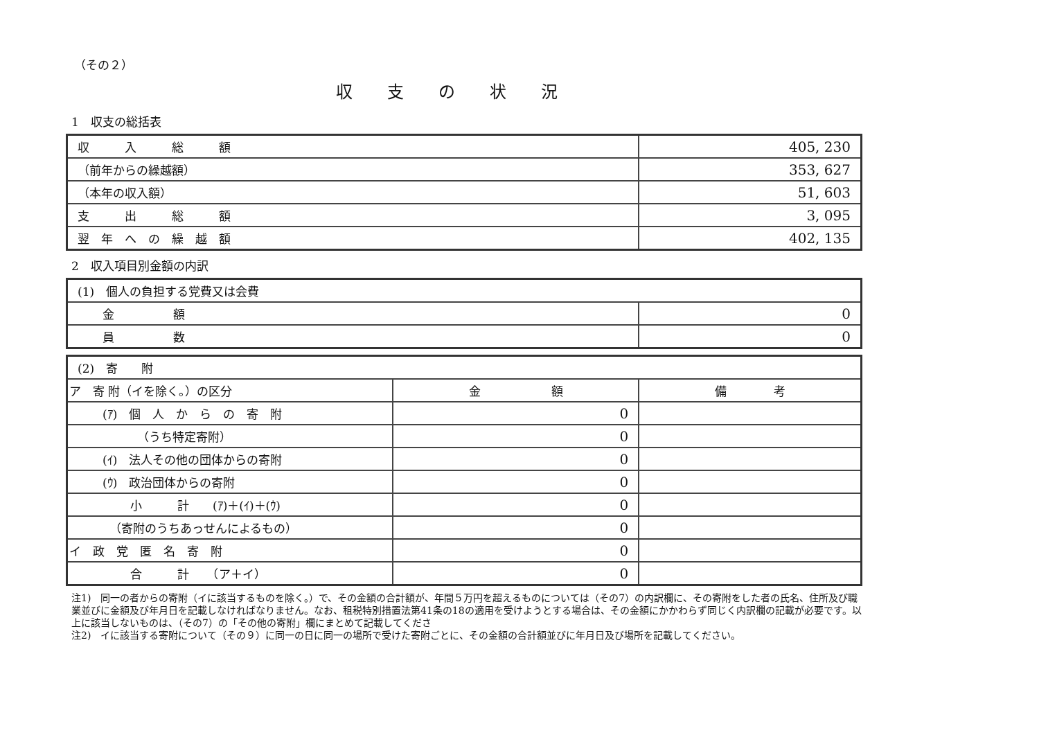（その２）
収支の状況
1　収支の総括表
| 収 入 総 額 | 405, 230 |
| （前年からの繰越額） | 353, 627 |
| （本年の収入額） | 51, 603 |
| 支 出 総 額 | 3, 095 |
| 翌 年 へ の 繰 越 額 | 402, 135 |
2　収入項目別金額の内訳
| (1) 個人の負担する党費又は会費 | |
| 金 額 | 0 |
| 員 数 | 0 |
| (2) 寄 附 | | |
| ア 寄 附（イを除く。）の区分 | 金 額 | 備 考 |
| (ｱ) 個 人 か ら の 寄 附 | 0 | |
| （うち特定寄附） | 0 | |
| (ｲ) 法人その他の団体からの寄附 | 0 | |
| (ｳ) 政治団体からの寄附 | 0 | |
| 小 計 (ｱ)＋(ｲ)＋(ｳ) | 0 | |
| （寄附のうちあっせんによるもの） | 0 | |
| イ 政 党 匿 名 寄 附 | 0 | |
| 合 計 （ア＋イ） | 0 | |
注1)　同一の者からの寄附（イに該当するものを除く。）で、その金額の合計額が、年間５万円を超えるものについては（その7）の内訳欄に、その寄附をした者の氏名、住所及び職業並びに金額及び年月日を記載しなければなりません。なお、租税特別措置法第41条の18の適用を受けようとする場合は、その金額にかかわらず同じく内訳欄の記載が必要です。以上に該当しないものは、（その7）の「その他の寄附」欄にまとめて記載してくださ
注2)　イに該当する寄附について（その９）に同一の日に同一の場所で受けた寄附ごとに、その金額の合計額並びに年月日及び場所を記載してください。